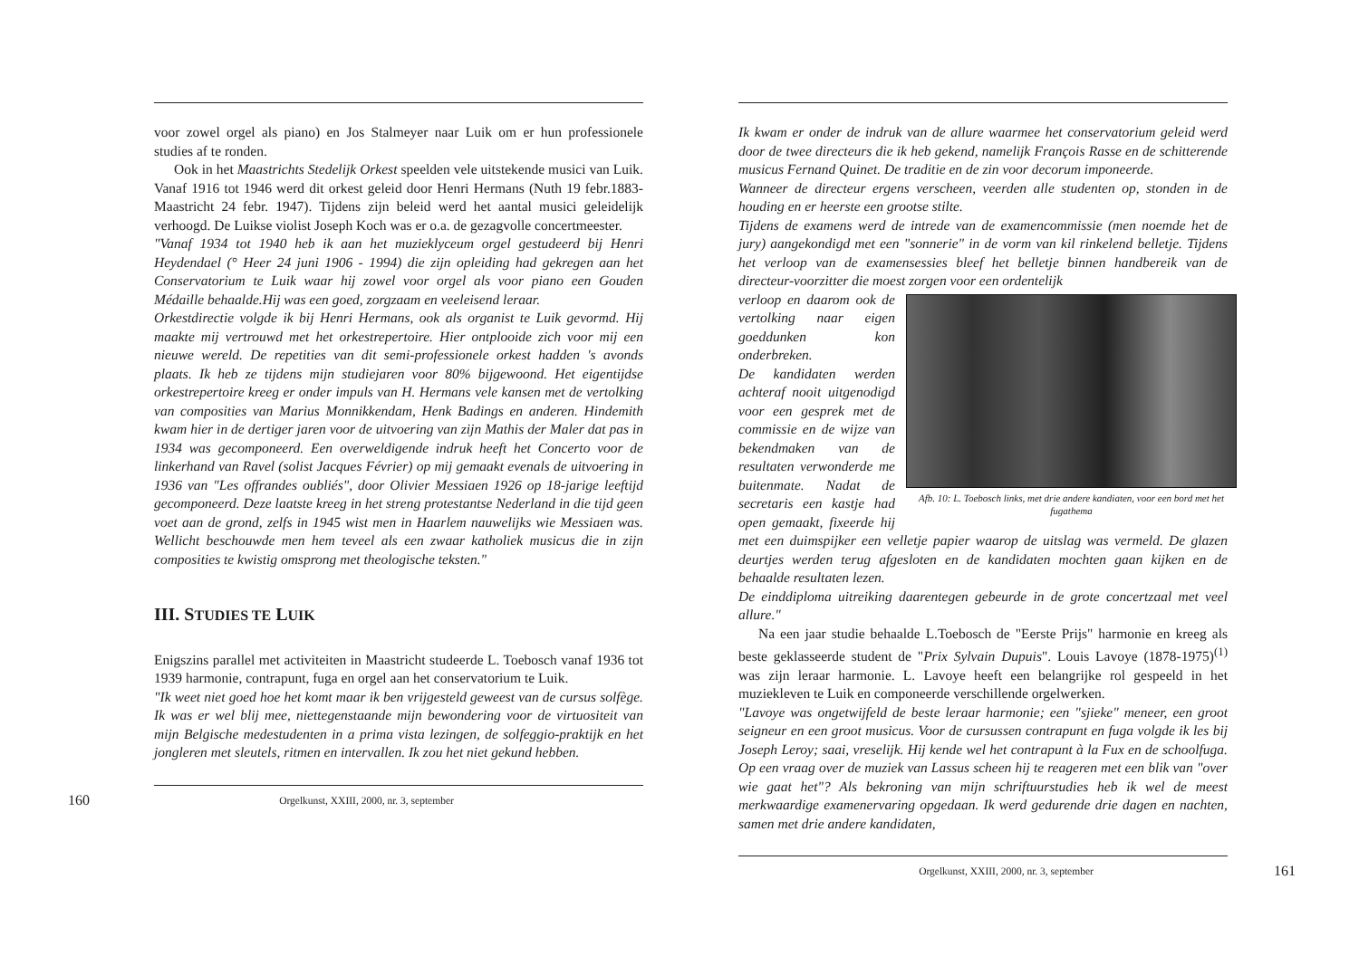voor zowel orgel als piano) en Jos Stalmeyer naar Luik om er hun professionele studies af te ronden.
Ook in het Maastrichts Stedelijk Orkest speelden vele uitstekende musici van Luik. Vanaf 1916 tot 1946 werd dit orkest geleid door Henri Hermans (Nuth 19 febr.1883-Maastricht 24 febr. 1947). Tijdens zijn beleid werd het aantal musici geleidelijk verhoogd. De Luikse violist Joseph Koch was er o.a. de gezagvolle concertmeester.
"Vanaf 1934 tot 1940 heb ik aan het muzieklyceum orgel gestudeerd bij Henri Heydendael (° Heer 24 juni 1906 - 1994) die zijn opleiding had gekregen aan het Conservatorium te Luik waar hij zowel voor orgel als voor piano een Gouden Médaille behaalde.Hij was een goed, zorgzaam en veeleisend leraar.
Orkestdirectie volgde ik bij Henri Hermans, ook als organist te Luik gevormd. Hij maakte mij vertrouwd met het orkestrepertoire. Hier ontplooide zich voor mij een nieuwe wereld. De repetities van dit semi-professionele orkest hadden 's avonds plaats. Ik heb ze tijdens mijn studiejaren voor 80% bijgewoond. Het eigentijdse orkestrepertoire kreeg er onder impuls van H. Hermans vele kansen met de vertolking van composities van Marius Monnikkendam, Henk Badings en anderen. Hindemith kwam hier in de dertiger jaren voor de uitvoering van zijn Mathis der Maler dat pas in 1934 was gecomponeerd. Een overweldigende indruk heeft het Concerto voor de linkerhand van Ravel (solist Jacques Février) op mij gemaakt evenals de uitvoering in 1936 van "Les offrandes oubliés", door Olivier Messiaen 1926 op 18-jarige leeftijd gecomponeerd. Deze laatste kreeg in het streng protestantse Nederland in die tijd geen voet aan de grond, zelfs in 1945 wist men in Haarlem nauwelijks wie Messiaen was. Wellicht beschouwde men hem teveel als een zwaar katholiek musicus die in zijn composities te kwistig omsprong met theologische teksten."
III. STUDIES TE LUIK
Enigszins parallel met activiteiten in Maastricht studeerde L. Toebosch vanaf 1936 tot 1939 harmonie, contrapunt, fuga en orgel aan het conservatorium te Luik.
"Ik weet niet goed hoe het komt maar ik ben vrijgesteld geweest van de cursus solfège. Ik was er wel blij mee, niettegenstaande mijn bewondering voor de virtuositeit van mijn Belgische medestudenten in a prima vista lezingen, de solfeggio-praktijk en het jongleren met sleutels, ritmen en intervallen. Ik zou het niet gekund hebben.
160 Orgelkunst, XXIII, 2000, nr. 3, september
Ik kwam er onder de indruk van de allure waarmee het conservatorium geleid werd door de twee directeurs die ik heb gekend, namelijk François Rasse en de schitterende musicus Fernand Quinet. De traditie en de zin voor decorum imponeerde.
Wanneer de directeur ergens verscheen, veerden alle studenten op, stonden in de houding en er heerste een grootse stilte.
Tijdens de examens werd de intrede van de examencommissie (men noemde het de jury) aangekondigd met een "sonnerie" in de vorm van kil rinkelend belletje. Tijdens het verloop van de examensessies bleef het belletje binnen handbereik van de directeur-voorzitter die moest zorgen voor een ordentelijk
Afb. 10: L. Toebosch links, met drie andere kandiaten, voor een bord met het fugathema
verloop en daarom ook de vertolking naar eigen goeddunken kon onderbreken.
De kandidaten werden achteraf nooit uitgenodigd voor een gesprek met de commissie en de wijze van bekendmaken van de resultaten verwonderde me buitenmate. Nadat de secretaris een kastje had open gemaakt, fixeerde hij met een duimspijker een velletje papier waarop de uitslag was vermeld. De glazen deurtjes werden terug afgesloten en de kandidaten mochten gaan kijken en de behaalde resultaten lezen.
De einddiploma uitreiking daarentegen gebeurde in de grote concertzaal met veel allure."
Na een jaar studie behaalde L.Toebosch de "Eerste Prijs" harmonie en kreeg als beste geklasseerde student de "Prix Sylvain Dupuis". Louis Lavoye (1878-1975)<sup>(1)</sup> was zijn leraar harmonie. L. Lavoye heeft een belangrijke rol gespeeld in het muziekleven te Luik en componeerde verschillende orgelwerken.
"Lavoye was ongetwijfeld de beste leraar harmonie; een "sjieke" meneer, een groot seigneur en een groot musicus. Voor de cursussen contrapunt en fuga volgde ik les bij Joseph Leroy; saai, vreselijk. Hij kende wel het contrapunt à la Fux en de schoolfuga. Op een vraag over de muziek van Lassus scheen hij te reageren met een blik van "over wie gaat het"? Als bekroning van mijn schriftuurstudies heb ik wel de meest merkwaardige examenervaring opgedaan. Ik werd gedurende drie dagen en nachten, samen met drie andere kandidaten,
Orgelkunst, XXIII, 2000, nr. 3, september 161